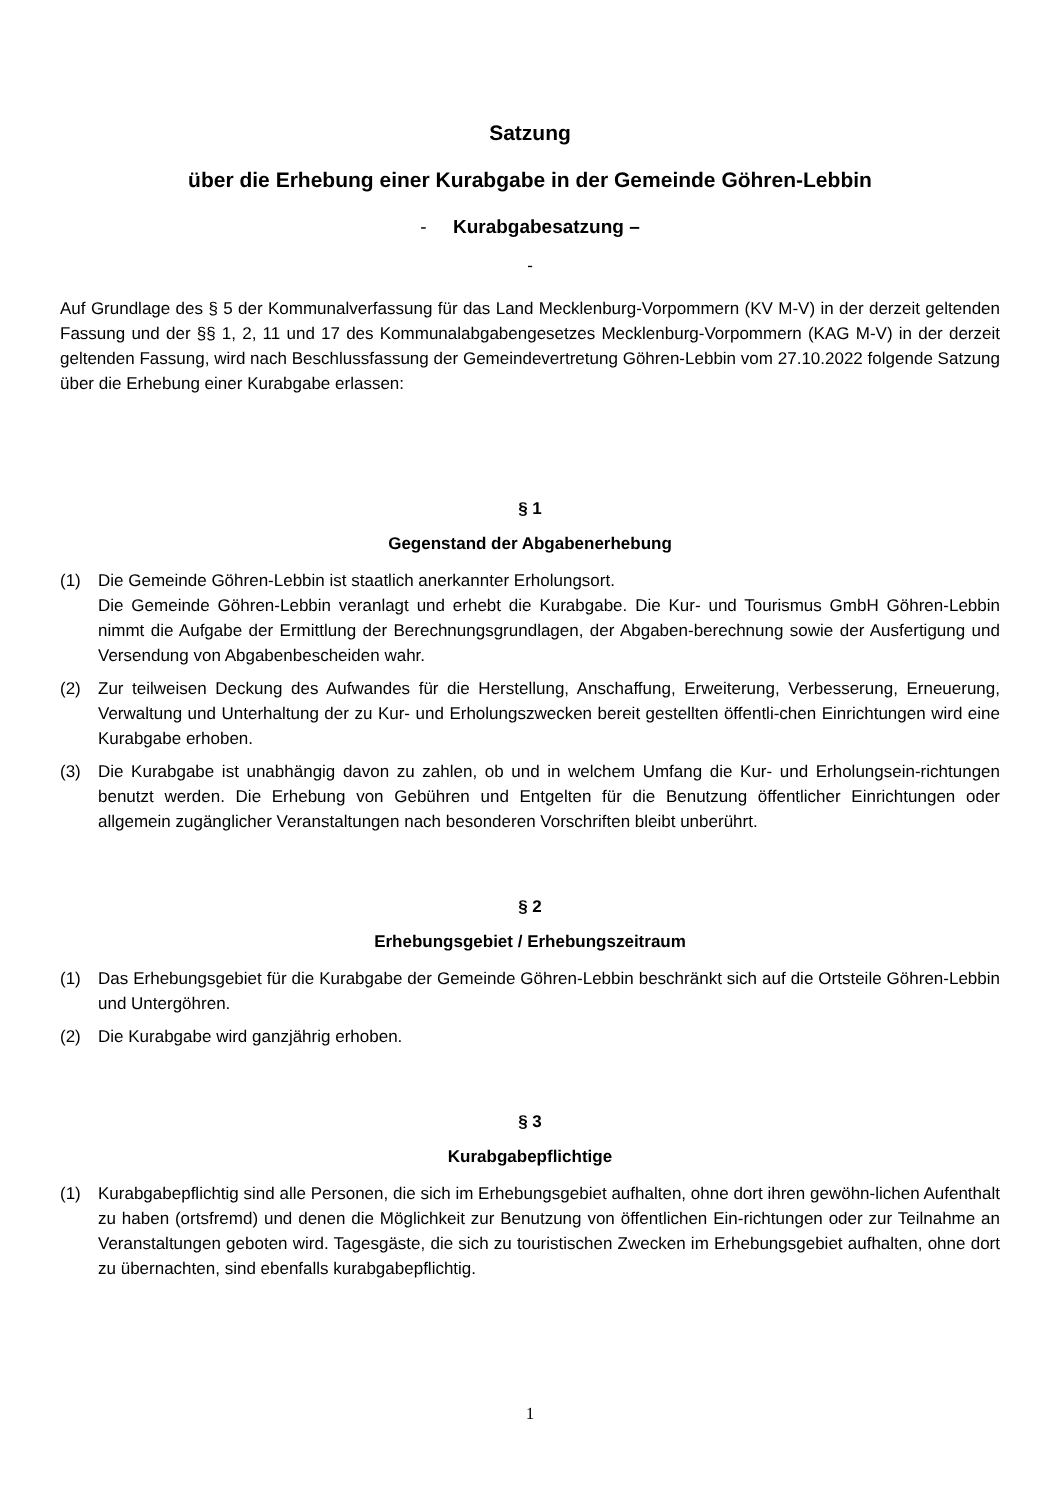Satzung
über die Erhebung einer Kurabgabe in der Gemeinde Göhren-Lebbin
- Kurabgabesatzung –
-
Auf Grundlage des § 5 der Kommunalverfassung für das Land Mecklenburg-Vorpommern (KV M-V) in der derzeit geltenden Fassung und der §§ 1, 2, 11 und 17 des Kommunalabgabengesetzes Mecklenburg-Vorpommern (KAG M-V) in der derzeit geltenden Fassung, wird nach Beschlussfassung der Gemeindevertretung Göhren-Lebbin vom 27.10.2022 folgende Satzung über die Erhebung einer Kurabgabe erlassen:
§ 1
Gegenstand der Abgabenerhebung
(1) Die Gemeinde Göhren-Lebbin ist staatlich anerkannter Erholungsort.
Die Gemeinde Göhren-Lebbin veranlagt und erhebt die Kurabgabe. Die Kur- und Tourismus GmbH Göhren-Lebbin nimmt die Aufgabe der Ermittlung der Berechnungsgrundlagen, der Abgaben-berechnung sowie der Ausfertigung und Versendung von Abgabenbescheiden wahr.
(2) Zur teilweisen Deckung des Aufwandes für die Herstellung, Anschaffung, Erweiterung, Verbesserung, Erneuerung, Verwaltung und Unterhaltung der zu Kur- und Erholungszwecken bereit gestellten öffentli-chen Einrichtungen wird eine Kurabgabe erhoben.
(3) Die Kurabgabe ist unabhängig davon zu zahlen, ob und in welchem Umfang die Kur- und Erholungsein-richtungen benutzt werden. Die Erhebung von Gebühren und Entgelten für die Benutzung öffentlicher Einrichtungen oder allgemein zugänglicher Veranstaltungen nach besonderen Vorschriften bleibt unberührt.
§ 2
Erhebungsgebiet / Erhebungszeitraum
(1) Das Erhebungsgebiet für die Kurabgabe der Gemeinde Göhren-Lebbin beschränkt sich auf die Ortsteile Göhren-Lebbin und Untergöhren.
(2) Die Kurabgabe wird ganzjährig erhoben.
§ 3
Kurabgabepflichtige
(1) Kurabgabepflichtig sind alle Personen, die sich im Erhebungsgebiet aufhalten, ohne dort ihren gewöhn-lichen Aufenthalt zu haben (ortsfremd) und denen die Möglichkeit zur Benutzung von öffentlichen Ein-richtungen oder zur Teilnahme an Veranstaltungen geboten wird. Tagesgäste, die sich zu touristischen Zwecken im Erhebungsgebiet aufhalten, ohne dort zu übernachten, sind ebenfalls kurabgabepflichtig.
1